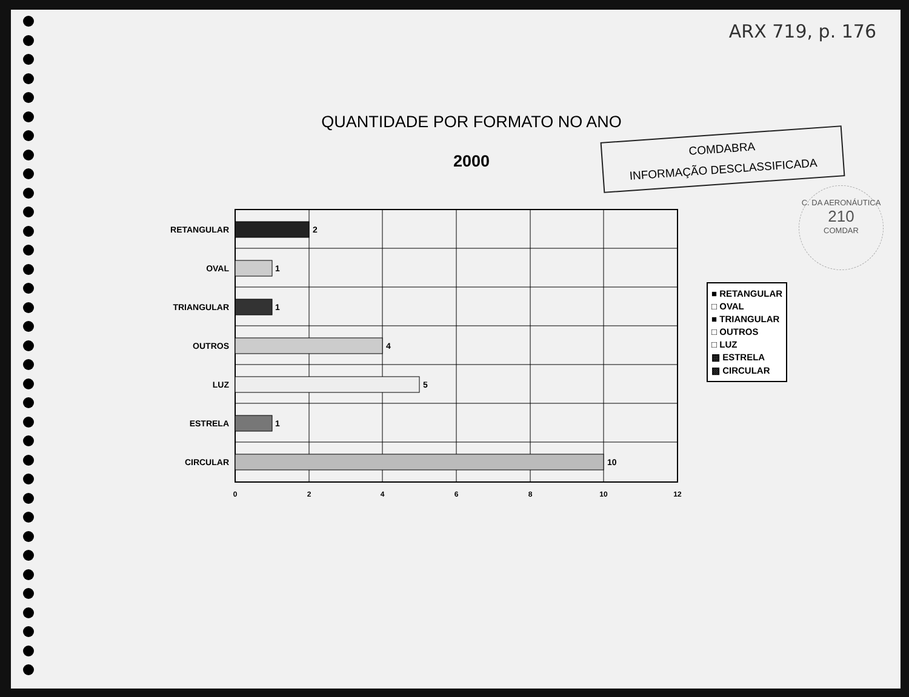ARX 719, p. 176
QUANTIDADE POR FORMATO NO ANO
2000
COMDABRA
INFORMAÇÃO DESCLASSIFICADA
C. DA AERONÁUTICA
210
COMDAR
RETANGULAR
OVAL
TRIANGULAR
OUTROS
LUZ
ESTRELA
CIRCULAR
2
1
1
4
5
1
10
0
2
4
6
8
10
12
■ RETANGULAR
□ OVAL
■ TRIANGULAR
□ OUTROS
□ LUZ
▩ ESTRELA
▩ CIRCULAR